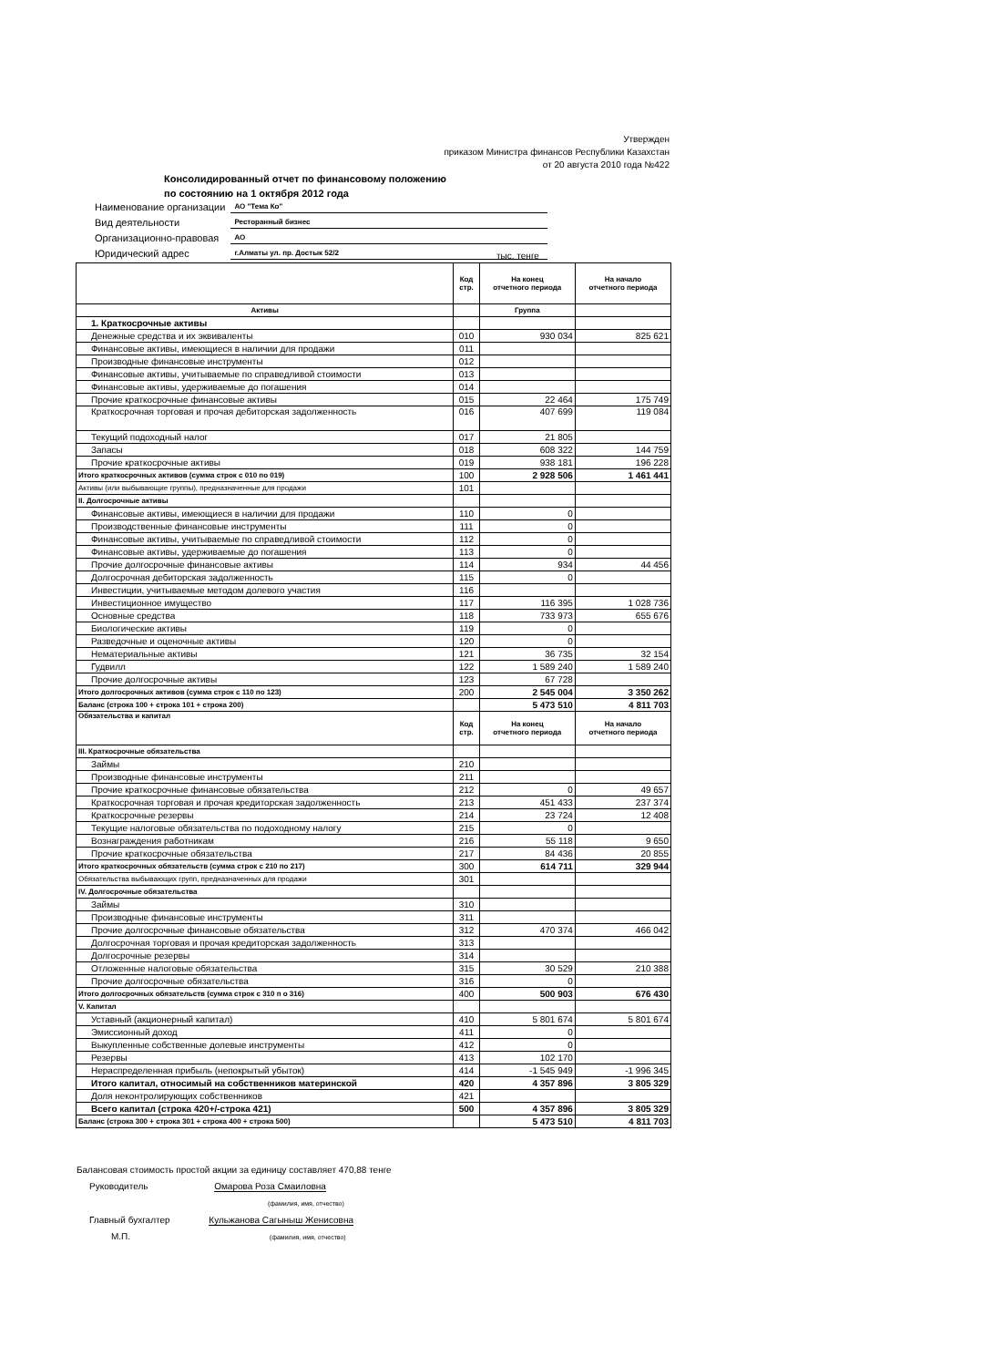Утвержден
приказом Министра финансов Республики Казахстан
от 20 августа 2010 года №422
Консолидированный отчет по финансовому положению
по состоянию на 1 октября 2012 года
| Наименование организации | АО "Тема Ко" |
| Вид деятельности | Ресторанный бизнес |
| Организационно-правовая | АО |
| Юридический адрес | г.Алматы ул. пр. Достык 52/2 |
тыс. тенге
| | Код стр. | На конец отчетного периода | На начало отчетного периода |
| --- | --- | --- | --- |
| Активы | | Группа | |
| 1. Краткосрочные активы | | | |
| Денежные средства и их эквиваленты | 010 | 930 034 | 825 621 |
| Финансовые активы, имеющиеся в наличии для продажи | 011 | | |
| Производные финансовые инструменты | 012 | | |
| Финансовые активы, учитываемые по справедливой стоимости | 013 | | |
| Финансовые активы, удерживаемые до погашения | 014 | | |
| Прочие краткосрочные финансовые активы | 015 | 22 464 | 175 749 |
| Краткосрочная торговая и прочая дебиторская задолженность | 016 | 407 699 | 119 084 |
| Текущий подоходный налог | 017 | 21 805 | |
| Запасы | 018 | 608 322 | 144 759 |
| Прочие краткосрочные активы | 019 | 938 181 | 196 228 |
| Итого краткосрочных активов (сумма строк с 010 по 019) | 100 | 2 928 506 | 1 461 441 |
| Активы (или выбывающие группы), предназначенные для продажи | 101 | | |
| II. Долгосрочные активы | | | |
| Финансовые активы, имеющиеся в наличии для продажи | 110 | 0 | |
| Производственные финансовые инструменты | 111 | 0 | |
| Финансовые активы, учитываемые по справедливой стоимости | 112 | 0 | |
| Финансовые активы, удерживаемые до погашения | 113 | 0 | |
| Прочие долгосрочные финансовые активы | 114 | 934 | 44 456 |
| Долгосрочная дебиторская задолженность | 115 | 0 | |
| Инвестиции, учитываемые методом долевого участия | 116 | | |
| Инвестиционное имущество | 117 | 116 395 | 1 028 736 |
| Основные средства | 118 | 733 973 | 655 676 |
| Биологические активы | 119 | 0 | |
| Разведочные и оценочные активы | 120 | 0 | |
| Нематериальные активы | 121 | 36 735 | 32 154 |
| Гудвилл | 122 | 1 589 240 | 1 589 240 |
| Прочие долгосрочные активы | 123 | 67 728 | |
| Итого долгосрочных активов (сумма строк с 110 по 123) | 200 | 2 545 004 | 3 350 262 |
| Баланс (строка 100 + строка 101 + строка 200) | | 5 473 510 | 4 811 703 |
| Обязательства и капитал | Код стр. | На конец отчетного периода | На начало отчетного периода |
| III. Краткосрочные обязательства | | | |
| Займы | 210 | | |
| Производные финансовые инструменты | 211 | | |
| Прочие краткосрочные финансовые обязательства | 212 | 0 | 49 657 |
| Краткосрочная торговая и прочая кредиторская задолженность | 213 | 451 433 | 237 374 |
| Краткосрочные резервы | 214 | 23 724 | 12 408 |
| Текущие налоговые обязательства по подоходному налогу | 215 | 0 | |
| Вознаграждения работникам | 216 | 55 118 | 9 650 |
| Прочие краткосрочные обязательства | 217 | 84 436 | 20 855 |
| Итого краткосрочных обязательств (сумма строк с 210 по 217) | 300 | 614 711 | 329 944 |
| Обязательства выбывающих групп, предназначенных для продажи | 301 | | |
| IV. Долгосрочные обязательства | | | |
| Займы | 310 | | |
| Производные финансовые инструменты | 311 | | |
| Прочие долгосрочные финансовые обязательства | 312 | 470 374 | 466 042 |
| Долгосрочная торговая и прочая кредиторская задолженность | 313 | | |
| Долгосрочные резервы | 314 | | |
| Отложенные налоговые обязательства | 315 | 30 529 | 210 388 |
| Прочие долгосрочные обязательства | 316 | 0 | |
| Итого долгосрочных обязательств (сумма строк с 310 п о 316) | 400 | 500 903 | 676 430 |
| V. Капитал | | | |
| Уставный (акционерный капитал) | 410 | 5 801 674 | 5 801 674 |
| Эмиссионный доход | 411 | 0 | |
| Выкупленные собственные долевые инструменты | 412 | 0 | |
| Резервы | 413 | 102 170 | |
| Нераспределенная прибыль (непокрытый убыток) | 414 | -1 545 949 | -1 996 345 |
| Итого капитал, относимый на собственников материнской | 420 | 4 357 896 | 3 805 329 |
| Доля неконтролирующих собственников | 421 | | |
| Всего капитал (строка 420+/-строка 421) | 500 | 4 357 896 | 3 805 329 |
| Баланс (строка 300 + строка 301 + строка 400 + строка 500) | | 5 473 510 | 4 811 703 |
Балансовая стоимость простой акции за единицу составляет 470,88 тенге
Руководитель Омарова Роза Смаиловна
(фамилия, имя, отчество)
Главный бухгалтер Кульжанова Сагыныш Женисовна
М.П. (фамилия, имя, отчество)